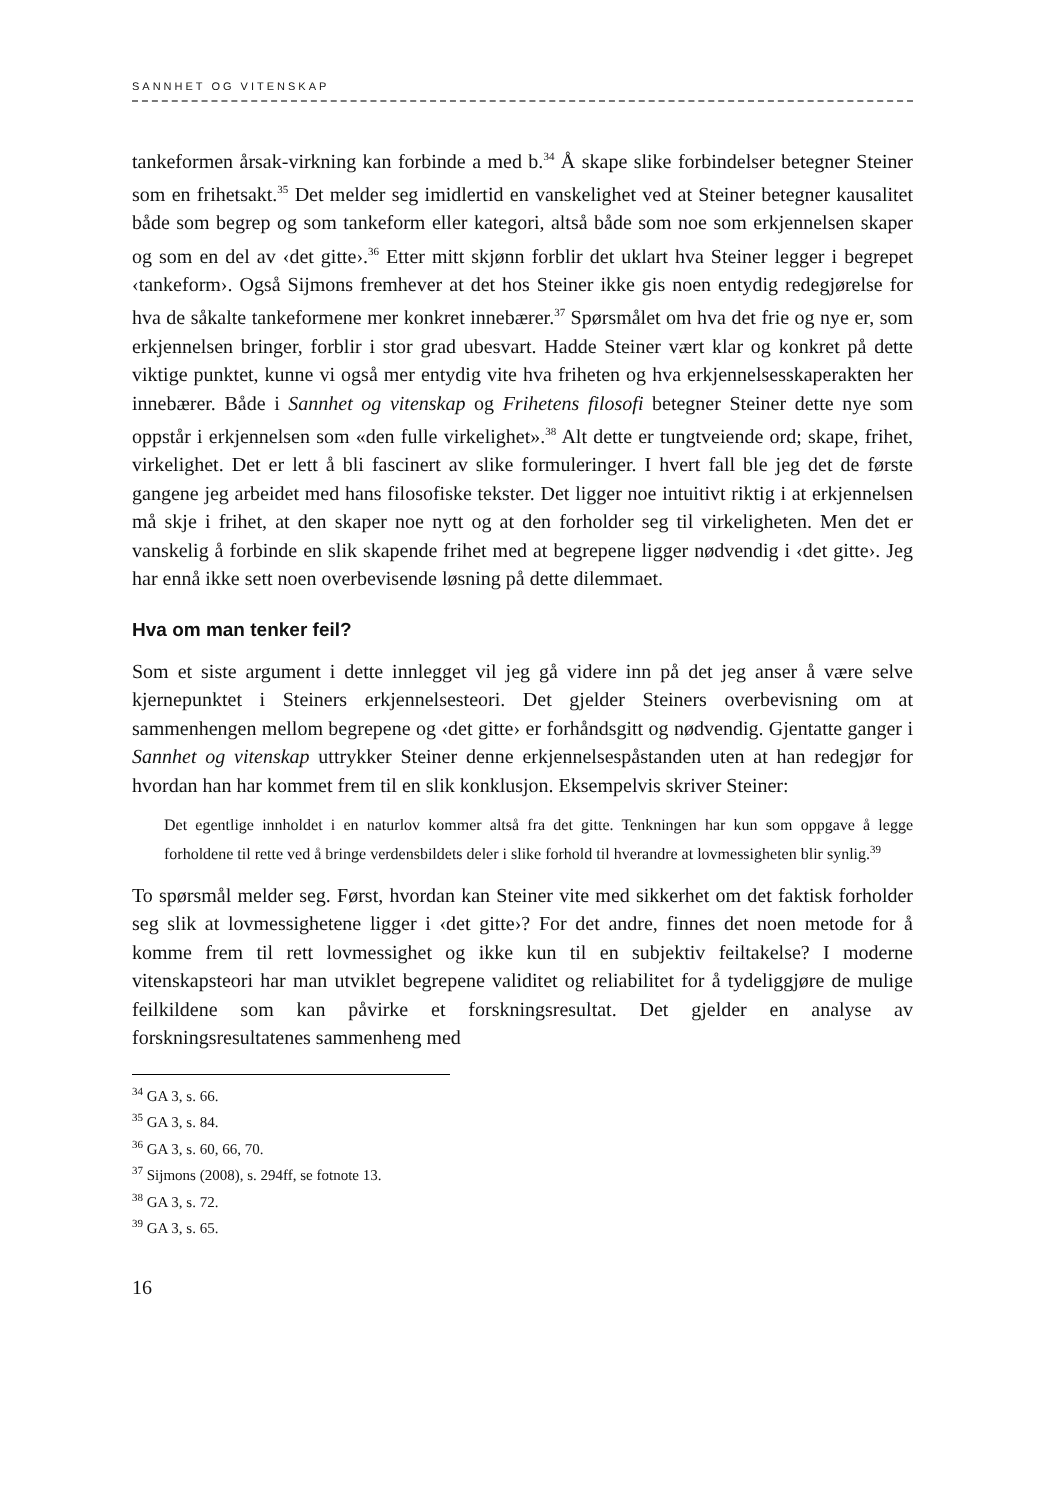SANNHET OG VITENSKAP
tankeformen årsak-virkning kan forbinde a med b.<sup>34</sup> Å skape slike forbindelser betegner Steiner som en frihetsakt.<sup>35</sup> Det melder seg imidlertid en vanskelighet ved at Steiner betegner kausalitet både som begrep og som tankeform eller kategori, altså både som noe som erkjennelsen skaper og som en del av ‹det gitte›.<sup>36</sup> Etter mitt skjønn forblir det uklart hva Steiner legger i begrepet ‹tankeform›. Også Sijmons fremhever at det hos Steiner ikke gis noen entydig redegjørelse for hva de såkalte tankeformene mer konkret innebærer.<sup>37</sup> Spørsmålet om hva det frie og nye er, som erkjennelsen bringer, forblir i stor grad ubesvart. Hadde Steiner vært klar og konkret på dette viktige punktet, kunne vi også mer entydig vite hva friheten og hva erkjennelsesskaperakten her innebærer. Både i Sannhet og vitenskap og Frihetens filosofi betegner Steiner dette nye som oppstår i erkjennelsen som «den fulle virkelighet».<sup>38</sup> Alt dette er tungtveiende ord; skape, frihet, virkelighet. Det er lett å bli fascinert av slike formuleringer. I hvert fall ble jeg det de første gangene jeg arbeidet med hans filosofiske tekster. Det ligger noe intuitivt riktig i at erkjennelsen må skje i frihet, at den skaper noe nytt og at den forholder seg til virkeligheten. Men det er vanskelig å forbinde en slik skapende frihet med at begrepene ligger nødvendig i ‹det gitte›. Jeg har ennå ikke sett noen overbevisende løsning på dette dilemmaet.
Hva om man tenker feil?
Som et siste argument i dette innlegget vil jeg gå videre inn på det jeg anser å være selve kjernepunktet i Steiners erkjennelsesteori. Det gjelder Steiners overbevisning om at sammenhengen mellom begrepene og ‹det gitte› er forhåndsgitt og nødvendig. Gjentatte ganger i Sannhet og vitenskap uttrykker Steiner denne erkjennelsespåstanden uten at han redegjør for hvordan han har kommet frem til en slik konklusjon. Eksempelvis skriver Steiner:
Det egentlige innholdet i en naturlov kommer altså fra det gitte. Tenkningen har kun som oppgave å legge forholdene til rette ved å bringe verdensbildets deler i slike forhold til hverandre at lovmessigheten blir synlig.<sup>39</sup>
To spørsmål melder seg. Først, hvordan kan Steiner vite med sikkerhet om det faktisk forholder seg slik at lovmessighetene ligger i ‹det gitte›? For det andre, finnes det noen metode for å komme frem til rett lovmessighet og ikke kun til en subjektiv feiltakelse? I moderne vitenskapsteori har man utviklet begrepene validitet og reliabilitet for å tydeliggjøre de mulige feilkildene som kan påvirke et forskningsresultat. Det gjelder en analyse av forskningsresultatenes sammenheng med
<sup>34</sup> GA 3, s. 66.
<sup>35</sup> GA 3, s. 84.
<sup>36</sup> GA 3, s. 60, 66, 70.
<sup>37</sup> Sijmons (2008), s. 294ff, se fotnote 13.
<sup>38</sup> GA 3, s. 72.
<sup>39</sup> GA 3, s. 65.
16